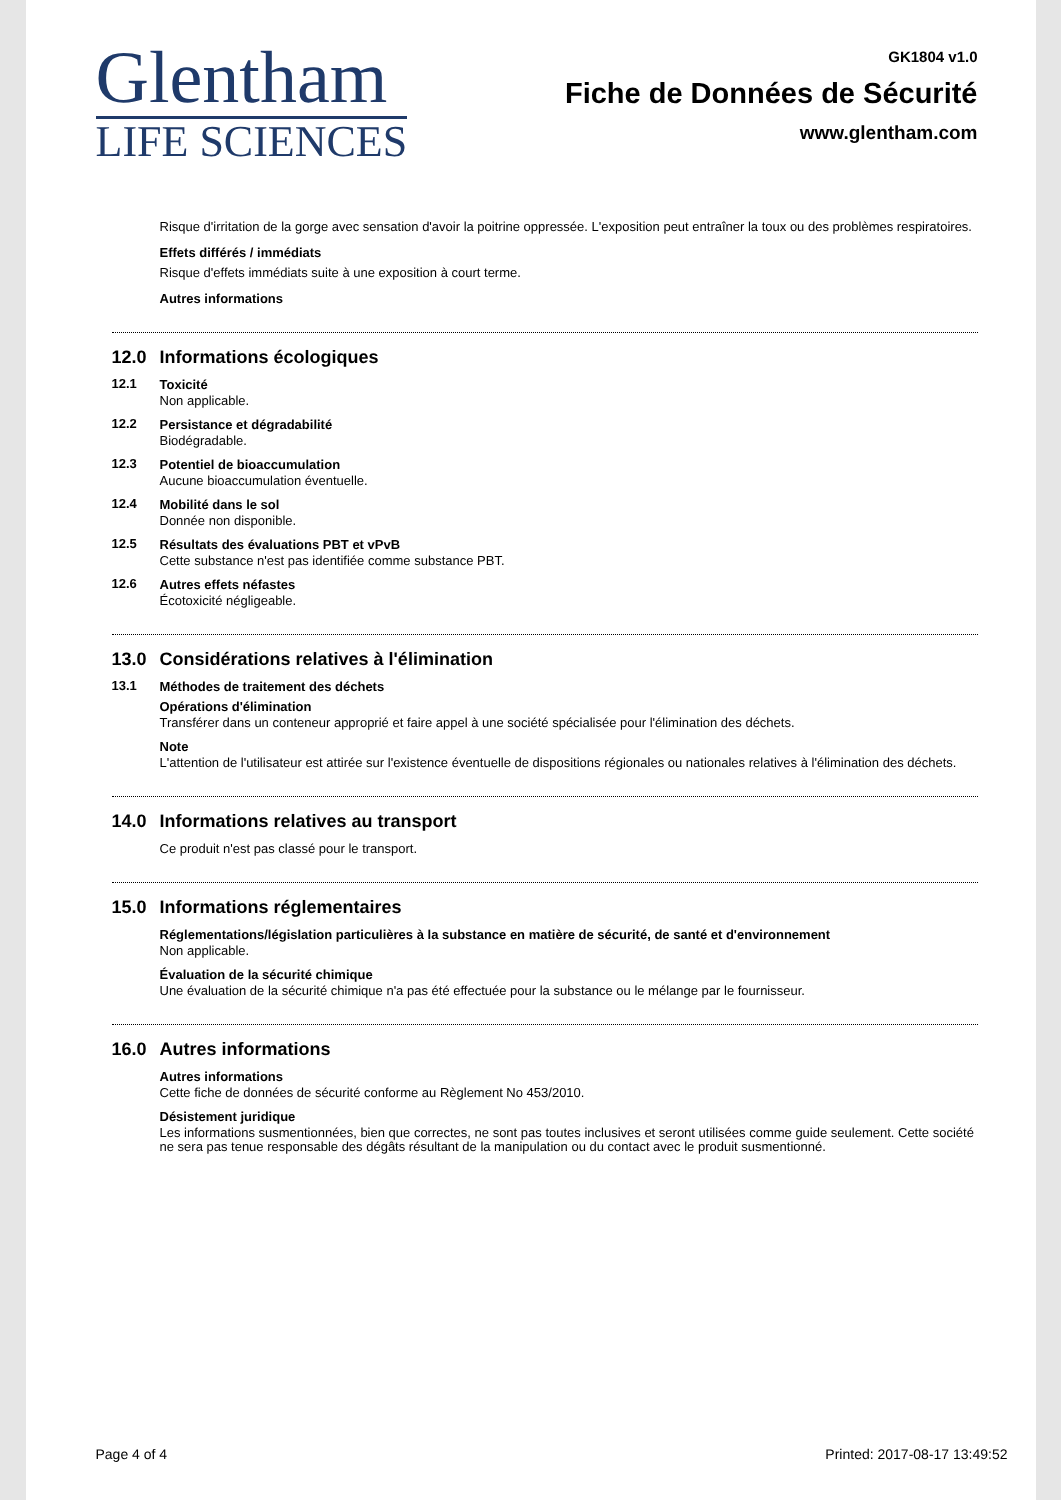Glentham
LIFE SCIENCES
GK1804 v1.0
Fiche de Données de Sécurité
www.glentham.com
Risque d'irritation de la gorge avec sensation d'avoir la poitrine oppressée. L'exposition peut entraîner la toux ou des problèmes respiratoires.
Effets différés / immédiats
Risque d'effets immédiats suite à une exposition à court terme.
Autres informations
12.0 Informations écologiques
12.1
Toxicité
Non applicable.
12.2
Persistance et dégradabilité
Biodégradable.
12.3
Potentiel de bioaccumulation
Aucune bioaccumulation éventuelle.
12.4
Mobilité dans le sol
Donnée non disponible.
12.5
Résultats des évaluations PBT et vPvB
Cette substance n'est pas identifiée comme substance PBT.
12.6
Autres effets néfastes
Écotoxicité négligeable.
13.0 Considérations relatives à l'élimination
13.1
Méthodes de traitement des déchets
Opérations d'élimination
Transférer dans un conteneur approprié et faire appel à une société spécialisée pour l'élimination des déchets.
Note
L'attention de l'utilisateur est attirée sur l'existence éventuelle de dispositions régionales ou nationales relatives à l'élimination des déchets.
14.0 Informations relatives au transport
Ce produit n'est pas classé pour le transport.
15.0 Informations réglementaires
Réglementations/législation particulières à la substance en matière de sécurité, de santé et d'environnement
Non applicable.
Évaluation de la sécurité chimique
Une évaluation de la sécurité chimique n'a pas été effectuée pour la substance ou le mélange par le fournisseur.
16.0 Autres informations
Autres informations
Cette fiche de données de sécurité conforme au Règlement No 453/2010.
Désistement juridique
Les informations susmentionnées, bien que correctes, ne sont pas toutes inclusives et seront utilisées comme guide seulement. Cette société ne sera pas tenue responsable des dégâts résultant de la manipulation ou du contact avec le produit susmentionné.
Page 4 of 4 Printed: 2017-08-17 13:49:52